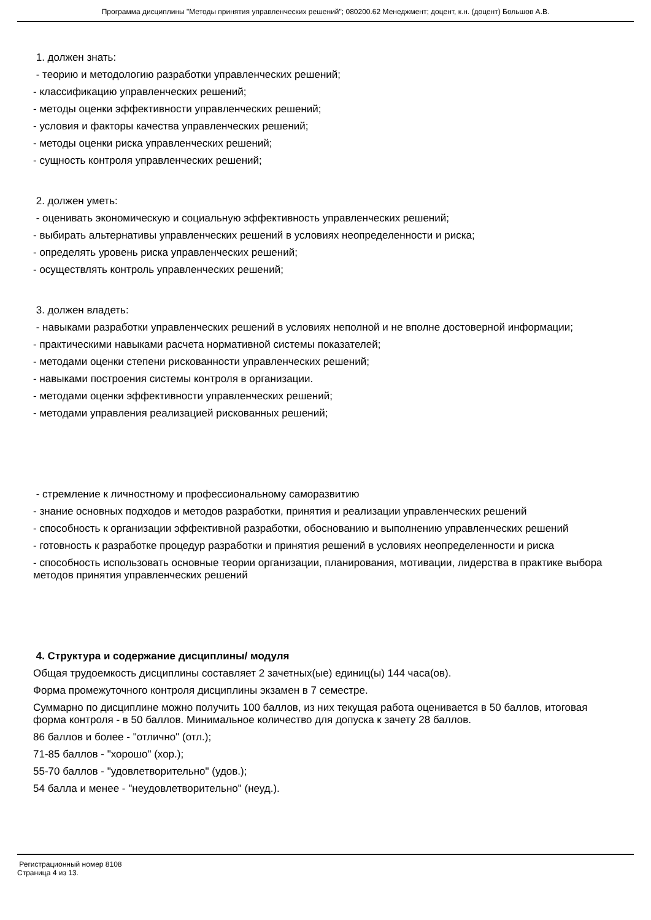Программа дисциплины "Методы принятия управленческих решений"; 080200.62 Менеджмент; доцент, к.н. (доцент) Большов А.В.
1. должен знать:
- теорию и методологию разработки управленческих решений;
- классификацию управленческих решений;
- методы оценки эффективности управленческих решений;
- условия и факторы качества управленческих решений;
- методы оценки риска управленческих решений;
- сущность контроля управленческих решений;
2. должен уметь:
- оценивать экономическую и социальную эффективность управленческих решений;
- выбирать альтернативы управленческих решений в условиях неопределенности и риска;
- определять уровень риска управленческих решений;
- осуществлять контроль управленческих решений;
3. должен владеть:
- навыками разработки управленческих решений в условиях неполной и не вполне достоверной информации;
- практическими навыками расчета нормативной системы показателей;
- методами оценки степени рискованности управленческих решений;
- навыками построения системы контроля в организации.
- методами оценки эффективности управленческих решений;
- методами управления реализацией рискованных решений;
- стремление к личностному и профессиональному саморазвитию
- знание основных подходов и методов разработки, принятия и реализации управленческих решений
- способность к организации эффективной разработки, обоснованию и выполнению управленческих решений
- готовность к разработке процедур разработки и принятия решений в условиях неопределенности и риска
- способность использовать основные теории организации, планирования, мотивации, лидерства в практике выбора методов принятия управленческих решений
4. Структура и содержание дисциплины/ модуля
Общая трудоемкость дисциплины составляет 2 зачетных(ые) единиц(ы) 144 часа(ов).
Форма промежуточного контроля дисциплины экзамен в 7 семестре.
Суммарно по дисциплине можно получить 100 баллов, из них текущая работа оценивается в 50 баллов, итоговая форма контроля - в 50 баллов. Минимальное количество для допуска к зачету 28 баллов.
86 баллов и более - "отлично" (отл.);
71-85 баллов - "хорошо" (хор.);
55-70 баллов - "удовлетворительно" (удов.);
54 балла и менее - "неудовлетворительно" (неуд.).
Регистрационный номер 8108
Страница 4 из 13.